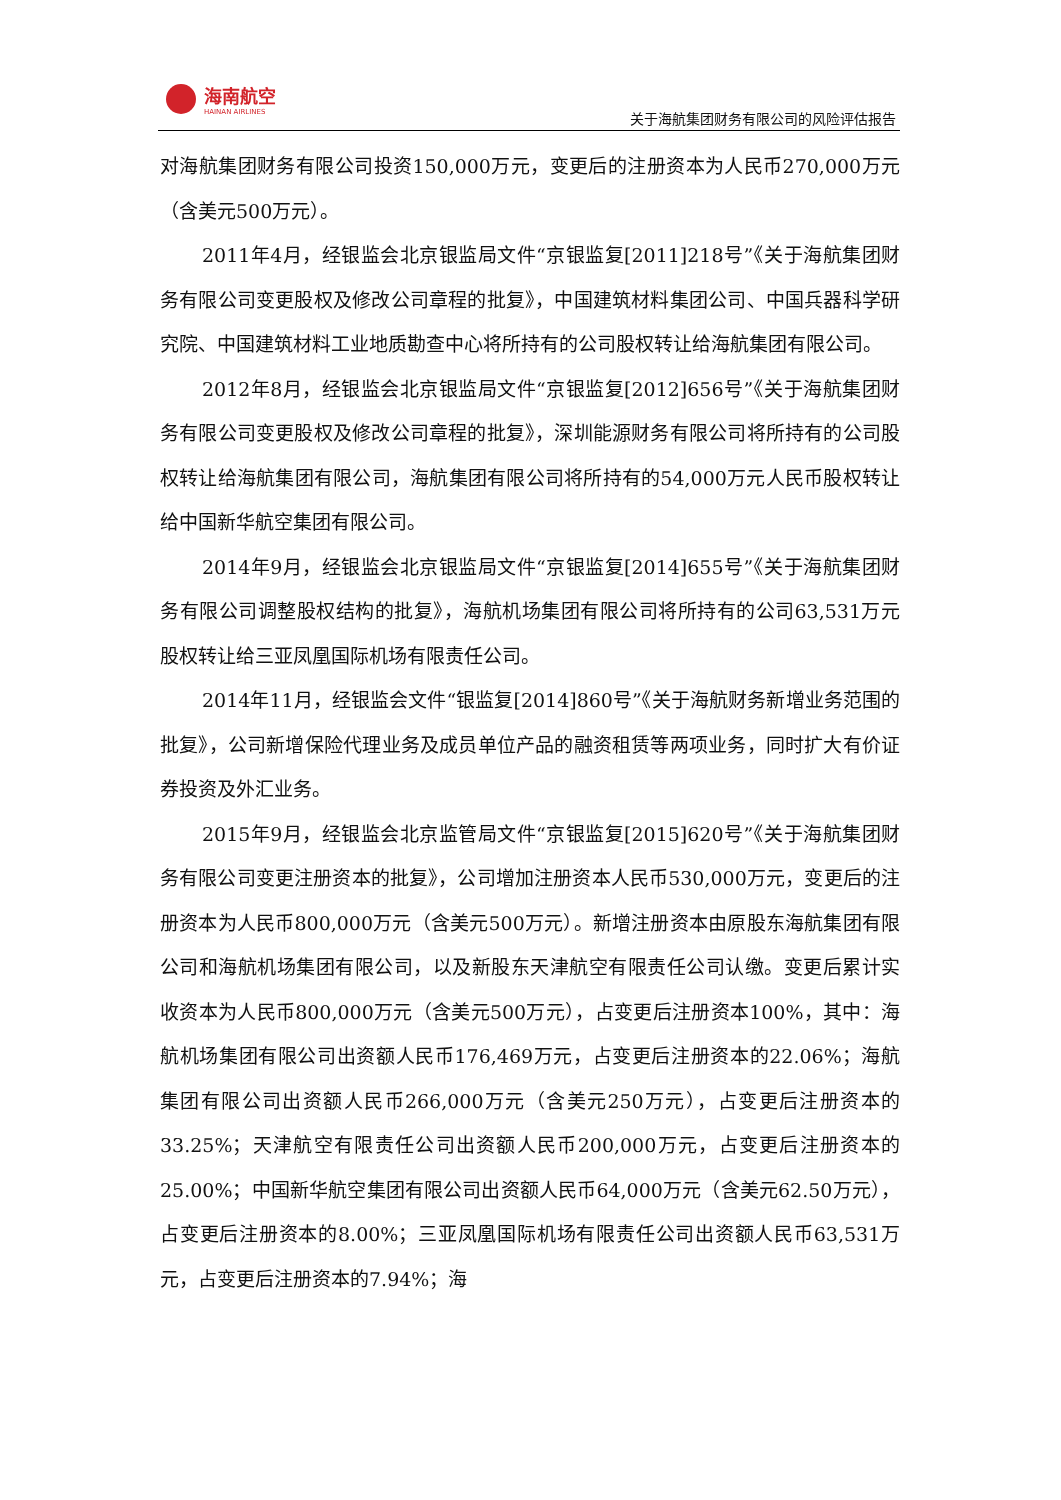海南航空
HAINAN AIRLINES
关于海航集团财务有限公司的风险评估报告
对海航集团财务有限公司投资150,000万元，变更后的注册资本为人民币270,000万元（含美元500万元）。
2011年4月，经银监会北京银监局文件“京银监复[2011]218号”《关于海航集团财务有限公司变更股权及修改公司章程的批复》，中国建筑材料集团公司、中国兵器科学研究院、中国建筑材料工业地质勘查中心将所持有的公司股权转让给海航集团有限公司。
2012年8月，经银监会北京银监局文件“京银监复[2012]656号”《关于海航集团财务有限公司变更股权及修改公司章程的批复》，深圳能源财务有限公司将所持有的公司股权转让给海航集团有限公司，海航集团有限公司将所持有的54,000万元人民币股权转让给中国新华航空集团有限公司。
2014年9月，经银监会北京银监局文件“京银监复[2014]655号”《关于海航集团财务有限公司调整股权结构的批复》，海航机场集团有限公司将所持有的公司63,531万元股权转让给三亚凤凰国际机场有限责任公司。
2014年11月，经银监会文件“银监复[2014]860号”《关于海航财务新增业务范围的批复》，公司新增保险代理业务及成员单位产品的融资租赁等两项业务，同时扩大有价证券投资及外汇业务。
2015年9月，经银监会北京监管局文件“京银监复[2015]620号”《关于海航集团财务有限公司变更注册资本的批复》，公司增加注册资本人民币530,000万元，变更后的注册资本为人民币800,000万元（含美元500万元）。新增注册资本由原股东海航集团有限公司和海航机场集团有限公司，以及新股东天津航空有限责任公司认缴。变更后累计实收资本为人民币800,000万元（含美元500万元），占变更后注册资本100%，其中：海航机场集团有限公司出资额人民币176,469万元，占变更后注册资本的22.06%；海航集团有限公司出资额人民币266,000万元（含美元250万元），占变更后注册资本的33.25%；天津航空有限责任公司出资额人民币200,000万元，占变更后注册资本的25.00%；中国新华航空集团有限公司出资额人民币64,000万元（含美元62.50万元），占变更后注册资本的8.00%；三亚凤凰国际机场有限责任公司出资额人民币63,531万元，占变更后注册资本的7.94%；海